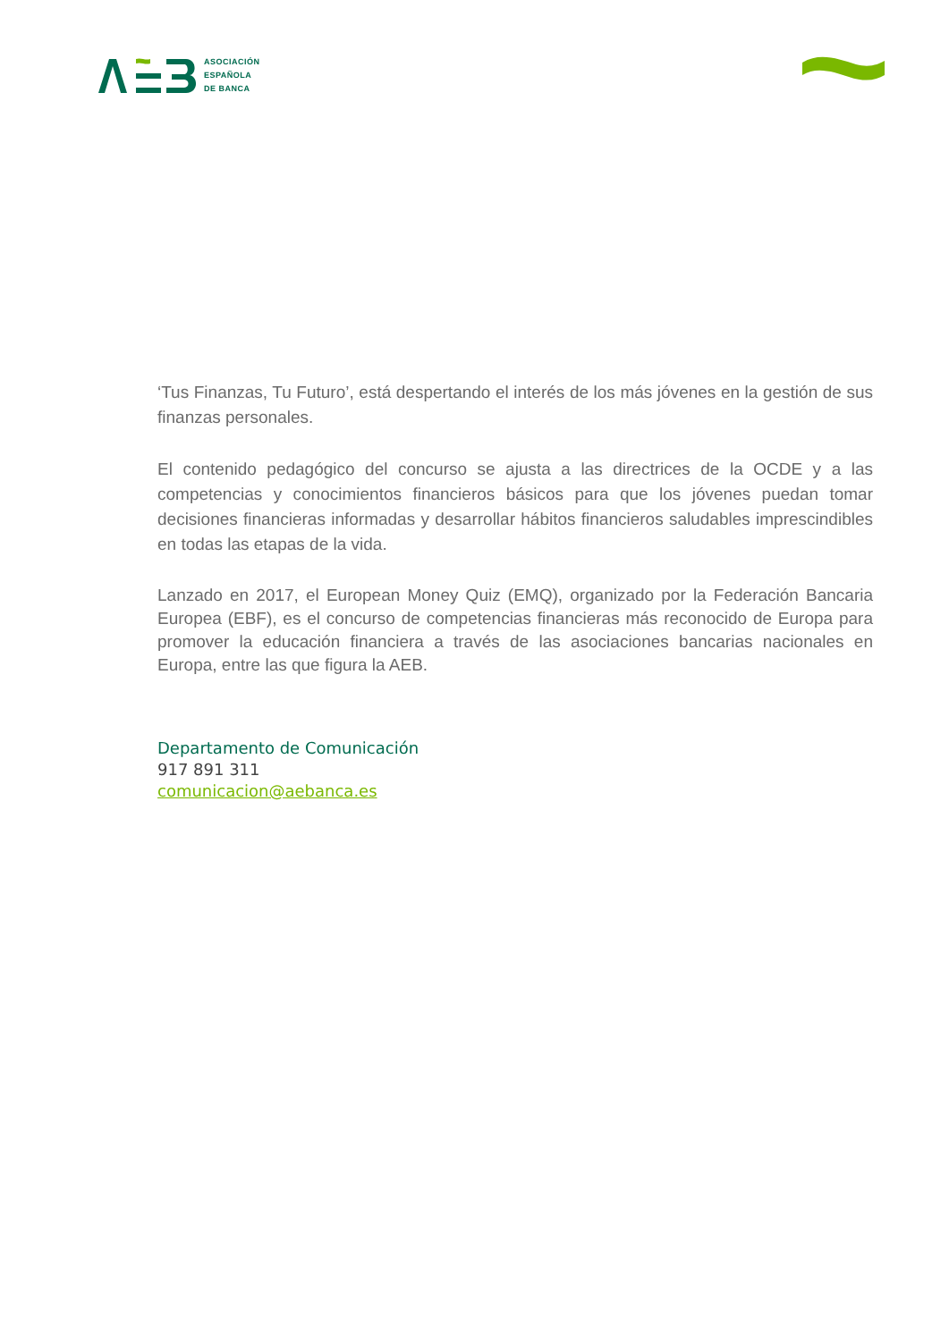ASOCIACIÓN
ESPAÑOLA
DE BANCA
‘Tus Finanzas, Tu Futuro’, está despertando el interés de los más jóvenes en la gestión de sus finanzas personales.
El contenido pedagógico del concurso se ajusta a las directrices de la OCDE y a las competencias y conocimientos financieros básicos para que los jóvenes puedan tomar decisiones financieras informadas y desarrollar hábitos financieros saludables imprescindibles en todas las etapas de la vida.
Lanzado en 2017, el European Money Quiz (EMQ), organizado por la Federación Bancaria Europea (EBF), es el concurso de competencias financieras más reconocido de Europa para promover la educación financiera a través de las asociaciones bancarias nacionales en Europa, entre las que figura la AEB.
Departamento de Comunicación
917 891 311
comunicacion@aebanca.es